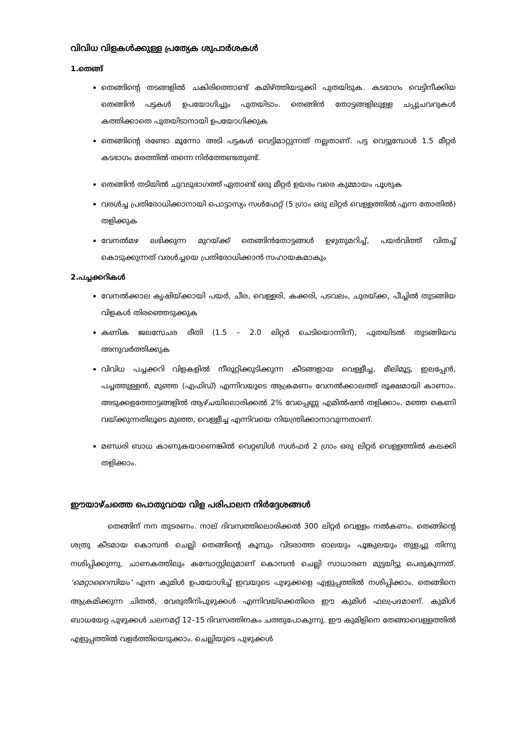വിവിധ വിളകൾക്കുള്ള പ്രത്യേക ശുപാർശകൾ
1.തെങ്ങ്
തെങ്ങിന്റെ തടങ്ങളിൽ ചകിരിത്തൊണ്ട് കമിഴ്ത്തിയടുക്കി പുതയിടുക. കടഭാഗം വെട്ടിനീക്കിയ തെങ്ങിൻ പട്ടകൾ ഉപയോഗിച്ചും പുതയിടാം. തെങ്ങിൻ തോട്ടങ്ങളിലുള്ള ചപ്പുചവറുകൾ കത്തിക്കാതെ പുതയിടാനായി ഉപയോഗിക്കുക
തെങ്ങിന്റെ രണ്ടോ മൂന്നോ അടി പട്ടകൾ വെട്ടിമാറ്റുന്നത് നല്ലതാണ്. പട്ട വെട്ടുമ്പോൾ 1.5 മീറ്റർ കടഭാഗം മരത്തിൽ തന്നെ നിർത്തേണ്ടതുണ്ട്.
തെങ്ങിൻ തടിയിൽ ചുവടുഭാഗത്ത് ഏതാണ്ട് ഒരു മീറ്റർ ഉയരം വരെ കുമ്മായം പൂശുക
വരൾച്ച പ്രതിരോധിക്കാനായി പൊട്ടാസ്യം സൾഫേറ്റ് (5 ഗ്രാം ഒരു ലിറ്റർ വെള്ളത്തിൽ എന്ന തോതിൽ) തളിക്കുക
വേനൽമഴ ലഭിക്കുന്ന മുറയ്ക്ക് തെങ്ങിൻതോട്ടങ്ങൾ ഉഴുതുമറിച്ച്, പയർവിത്ത് വിതച്ച് കൊടുക്കുന്നത് വരൾച്ചയെ പ്രതിരോധിക്കാൻ സഹായകമാകും
2.പച്ചക്കറികൾ
വേനൽക്കാല കൃഷിയ്ക്കായി പയർ, ചീര, വെള്ളരി, കക്കരി, പടവലം, ചുരയ്ക്ക, പീച്ചിൽ തുടങ്ങിയ വിളകൾ തിരഞ്ഞെടുക്കുക
കണിക ജലസേചര രീതി (1.5 – 2.0 ലിറ്റർ ചെടിയൊന്നിന്), പുതയിടൽ തുടങ്ങിയവ അനുവർത്തിക്കുക
വിവിധ പച്ചക്കറി വിളകളിൽ നീരൂറ്റിക്കുടിക്കുന്ന കീടങ്ങളായ വെള്ളീച്ച, മീലിമൂട്ട, ഇലപ്പേൻ, പച്ചത്തുള്ളൻ, മുഞ്ഞ (എഫിഡ്) എന്നിവയുടെ ആക്രമണം വേനൽക്കാലത്ത് രൂക്ഷമായി കാണാം. അടുക്കളത്തോട്ടങ്ങളിൽ ആഴ്ചയിലൊരിക്കൽ 2% വേപ്പെണ്ണ എമിൽഷൻ തളിക്കാം. മഞ്ഞ കെണി വയ്ക്കുന്നതിലൂടെ മുഞ്ഞ, വെള്ളീച്ച എന്നിവയെ നിയന്ത്രിക്കാനാവുന്നതാണ്.
മണ്ഡരി ബാധ കാണുകയാണെങ്കിൽ വെറ്റബിൾ സൾഫർ 2 ഗ്രാം ഒരു ലിറ്റർ വെള്ളത്തിൽ കലക്കി തളിക്കാം.
ഈയാഴ്ചത്തെ പൊതുവായ വിള പരിപാലന നിർദ്ദേശങ്ങൾ
തെങ്ങിന് നന തുടരണം. നാല് ദിവസത്തിലൊരിക്കൽ 300 ലിറ്റർ വെള്ളം നൽകണം. തെങ്ങിന്റെ ശത്രു കീടമായ കൊമ്പൻ ചെല്ലി തെങ്ങിന്റെ കൂമ്പും വിടരാത്ത ഓലയും പൂങ്കുലയും തുളച്ചു തിന്നു നശിപ്പിക്കുന്നു. ചാണകത്തിലും കമ്പോസ്റ്റിലുമാണ് കൊമ്പൻ ചെല്ലി സാധാരണ മുട്ടയിട്ടു പെരുകുന്നത്. ‘മെറ്റാറൈസിയം’ എന്ന കുമിൾ ഉപയോഗിച്ച് ഇവയുടെ പുഴുക്കളെ എളുപ്പത്തിൽ നശിപ്പിക്കാം. തെങ്ങിനെ ആക്രമിക്കുന്ന ചിതൽ, വേരുതീനിപുഴുക്കൾ എന്നിവയ്ക്കെതിരെ ഈ കുമിൾ ഫലപ്രദമാണ്. കുമിൾ ബാധയേറ്റ പുഴുക്കൾ ചലനമറ്റ് 12–15 ദിവസത്തിനകം ചത്തുപോകുന്നു. ഈ കുമിളിനെ തേങ്ങാവെള്ളത്തിൽ എളുപ്പത്തിൽ വളർത്തിയെടുക്കാം. ചെല്ലിയുടെ പുഴുക്കൾ